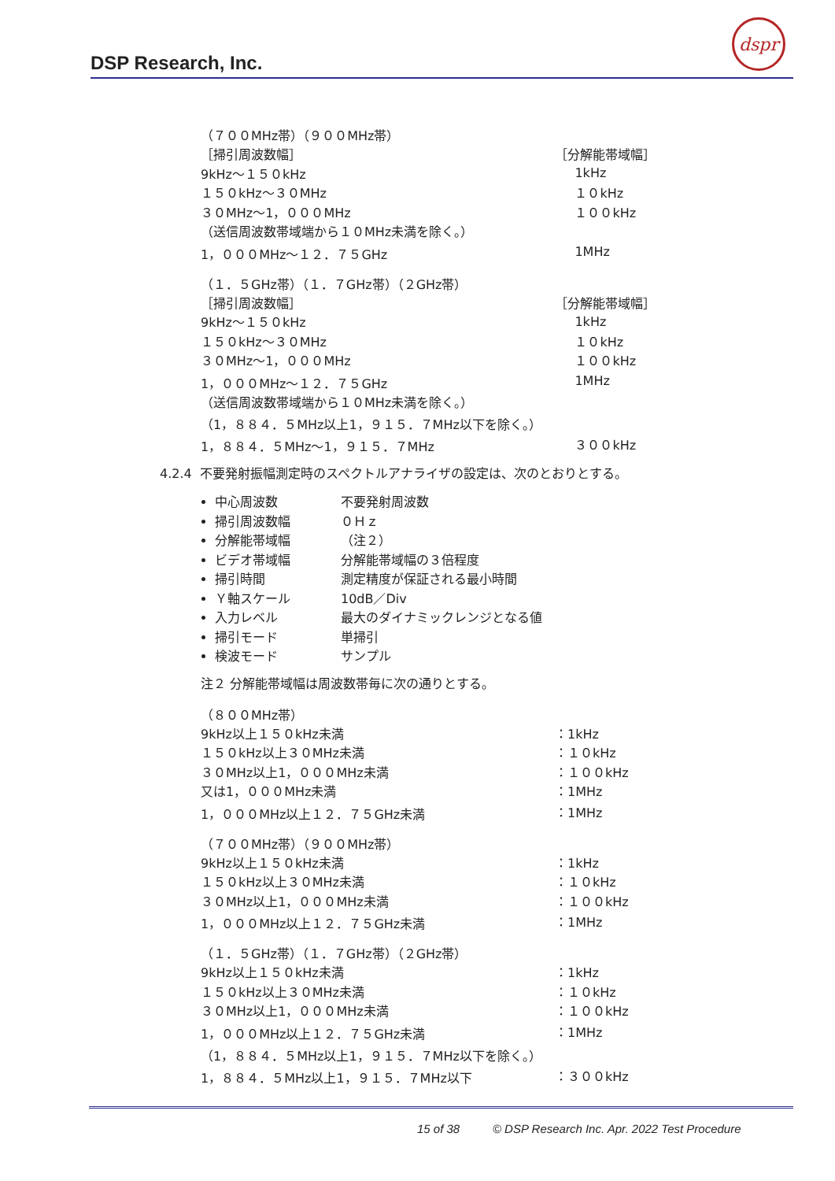DSP Research, Inc.
dspr
| （７００MHz帯）（９００MHz帯） | |
| ［掃引周波数幅］ | ［分解能帯域幅］ |
| 9kHz～１５０kHz | 1kHz |
| １５０kHz～３０MHz | １０kHz |
| ３０MHz～1，０００MHz | １００kHz |
| （送信周波数帯域端から１０MHz未満を除く。） | |
| 1，０００MHz～１２．７５GHz | 1MHz |
| （１．５GHz帯）（１．７GHz帯）（２GHz帯） | |
| ［掃引周波数幅］ | ［分解能帯域幅］ |
| 9kHz～１５０kHz | 1kHz |
| １５０kHz～３０MHz | １０kHz |
| ３０MHz～1，０００MHz | １００kHz |
| 1，０００MHz～１２．７５GHz | 1MHz |
| （送信周波数帯域端から１０MHz未満を除く。） | |
| （1，８８４．５MHz以上1，９１５．７MHz以下を除く。） | |
| 1，８８４．５MHz～1，９１５．７MHz | ３００kHz |
4.2.4 不要発射振幅測定時のスペクトルアナライザの設定は、次のとおりとする。
中心周波数 不要発射周波数
掃引周波数幅 ０Ｈｚ
分解能帯域幅 （注２）
ビデオ帯域幅 分解能帯域幅の３倍程度
掃引時間 測定精度が保証される最小時間
Ｙ軸スケール 10dB／Div
入力レベル 最大のダイナミックレンジとなる値
掃引モード 単掃引
検波モード サンプル
注２ 分解能帯域幅は周波数帯毎に次の通りとする。
| （８００MHz帯） | |
| 9kHz以上１５０kHz未満 | ：1kHz |
| １５０kHz以上３０MHz未満 | ：１０kHz |
| ３０MHz以上1，０００MHz未満 | ：１００kHz |
| 又は1，０００MHz未満 | ：1MHz |
| 1，０００MHz以上１２．７５GHz未満 | ：1MHz |
| （７００MHz帯）（９００MHz帯） | |
| 9kHz以上１５０kHz未満 | ：1kHz |
| １５０kHz以上３０MHz未満 | ：１０kHz |
| ３０MHz以上1，０００MHz未満 | ：１００kHz |
| 1，０００MHz以上１２．７５GHz未満 | ：1MHz |
| （１．５GHz帯）（１．７GHz帯）（２GHz帯） | |
| 9kHz以上１５０kHz未満 | ：1kHz |
| １５０kHz以上３０MHz未満 | ：１０kHz |
| ３０MHz以上1，０００MHz未満 | ：１００kHz |
| 1，０００MHz以上１２．７５GHz未満 | ：1MHz |
| （1，８８４．５MHz以上1，９１５．７MHz以下を除く。） | |
| 1，８８４．５MHz以上1，９１５．７MHz以下 | ：３００kHz |
15 of 38 © DSP Research Inc. Apr. 2022 Test Procedure